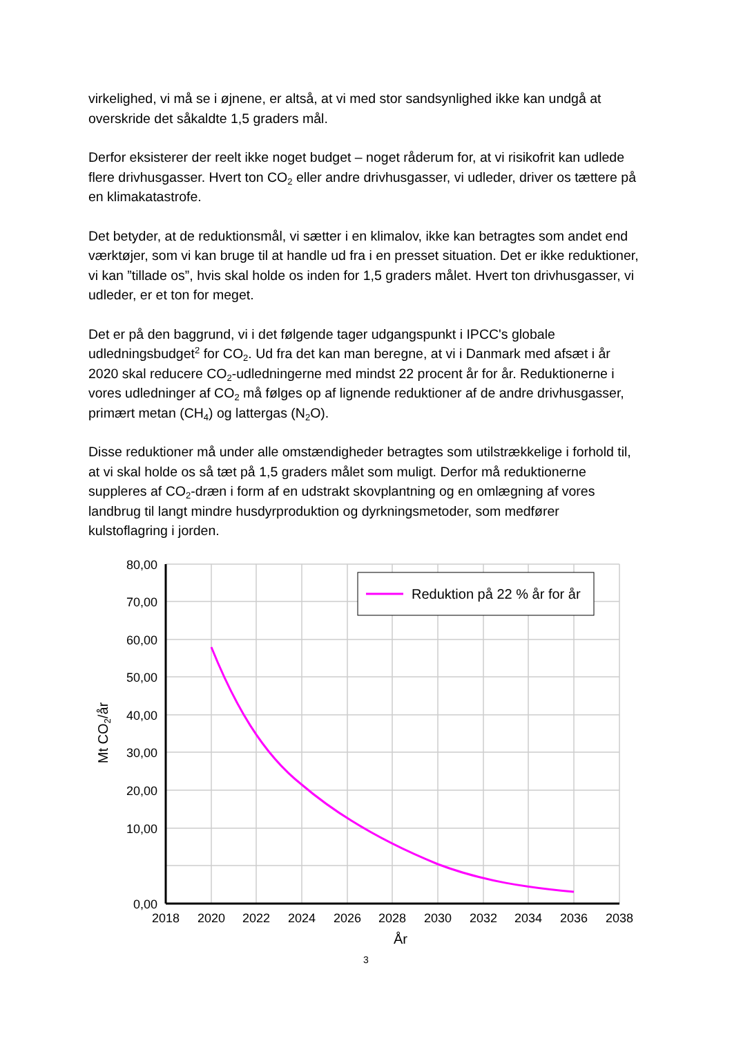virkelighed, vi må se i øjnene, er altså, at vi med stor sandsynlighed ikke kan undgå at overskride det såkaldte 1,5 graders mål.
Derfor eksisterer der reelt ikke noget budget – noget råderum for, at vi risikofrit kan udlede flere drivhusgasser. Hvert ton CO<sub>2</sub> eller andre drivhusgasser, vi udleder, driver os tættere på en klimakatastrofe.
Det betyder, at de reduktionsmål, vi sætter i en klimalov, ikke kan betragtes som andet end værktøjer, som vi kan bruge til at handle ud fra i en presset situation. Det er ikke reduktioner, vi kan ”tillade os”, hvis skal holde os inden for 1,5 graders målet. Hvert ton drivhusgasser, vi udleder, er et ton for meget.
Det er på den baggrund, vi i det følgende tager udgangspunkt i IPCC's globale udledningsbudget<sup>2</sup> for CO<sub>2</sub>. Ud fra det kan man beregne, at vi i Danmark med afsæt i år 2020 skal reducere CO<sub>2</sub>-udledningerne med mindst 22 procent år for år. Reduktionerne i vores udledninger af CO<sub>2</sub> må følges op af lignende reduktioner af de andre drivhusgasser, primært metan (CH<sub>4</sub>) og lattergas (N<sub>2</sub>O).
Disse reduktioner må under alle omstændigheder betragtes som utilstrækkelige i forhold til, at vi skal holde os så tæt på 1,5 graders målet som muligt. Derfor må reduktionerne suppleres af CO<sub>2</sub>-dræn i form af en udstrakt skovplantning og en omlægning af vores landbrug til langt mindre husdyrproduktion og dyrkningsmetoder, som medfører kulstoflagring i jorden.
Reduktion på 22 % år for år
80,00
70,00
60,00
50,00
40,00
30,00
20,00
10,00
0,00
2018
2020
2022
2024
2026
2028
2030
2032
2034
2036
2038
År
Mt CO2/år
3